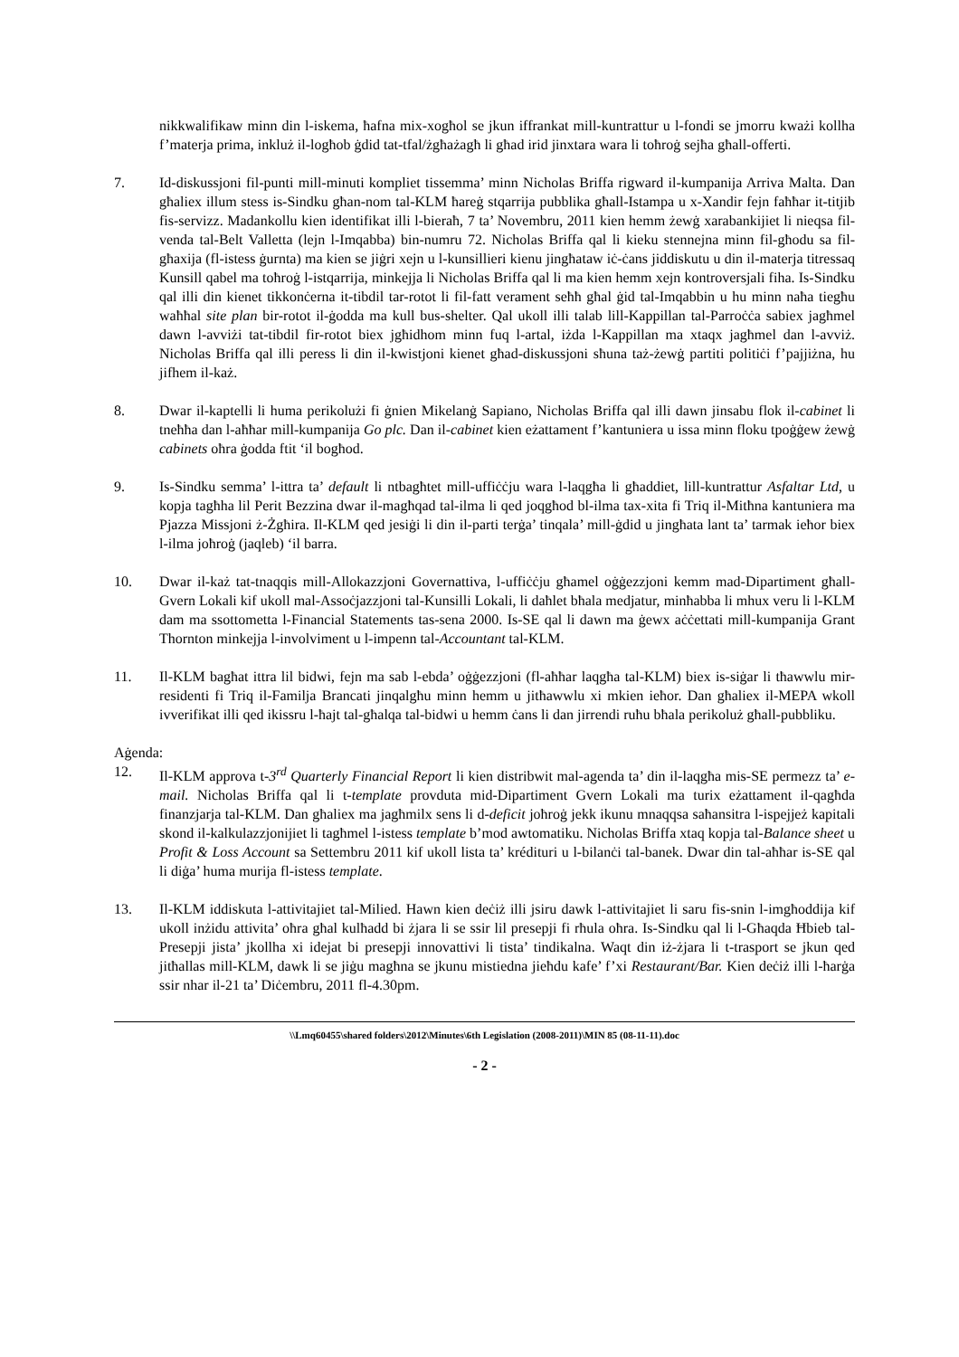nikkwalifikaw minn din l-iskema, ħafna mix-xogħol se jkun iffrankat mill-kuntrattur u l-fondi se jmorru kważi kollha f’materja prima, inkluż il-logħob ġdid tat-tfal/żgħażagħ li għad irid jinxtara wara li toħroġ sejħa għall-offerti.
7. Id-diskussjoni fil-punti mill-minuti kompliet tissemma’ minn Nicholas Briffa rigward il-kumpanija Arriva Malta. Dan għaliex illum stess is-Sindku għan-nom tal-KLM ħareġ stqarrija pubblika għall-Istampa u x-Xandir fejn faħħar it-titjib fis-servizz. Madankollu kien identifikat illi l-bieraħ, 7 ta’ Novembru, 2011 kien hemm żewġ xarabankijiet li nieqsa fil-venda tal-Belt Valletta (lejn l-Imqabba) bin-numru 72. Nicholas Briffa qal li kieku stennejna minn fil-għodu sa fil-għaxija (fl-istess ġurnta) ma kien se jiġri xejn u l-kunsillieri kienu jingħataw iċ-ċans jiddiskutu u din il-materja titressaq Kunsill qabel ma toħroġ l-istqarrija, minkejja li Nicholas Briffa qal li ma kien hemm xejn kontroversjali fiha. Is-Sindku qal illi din kienet tikkonċerna it-tibdil tar-rotot li fil-fatt verament seħħ għal ġid tal-Imqabbin u hu minn naħa tiegħu waħħal site plan bir-rotot il-ġodda ma kull bus-shelter. Qal ukoll illi talab lill-Kappillan tal-Parroċċa sabiex jagħmel dawn l-avviżi tat-tibdil fir-rotot biex jgħidhom minn fuq l-artal, iżda l-Kappillan ma xtaqx jagħmel dan l-avviż. Nicholas Briffa qal illi peress li din il-kwistjoni kienet għad-diskussjoni sħuna taż-żewġ partiti politiċi f’pajjiżna, hu jifhem il-każ.
8. Dwar il-kaptelli li huma perikolużi fi ġnien Mikelanġ Sapiano, Nicholas Briffa qal illi dawn jinsabu flok il-cabinet li tneħħa dan l-aħħar mill-kumpanija Go plc. Dan il-cabinet kien eżattament f’kantuniera u issa minn floku tpoġġew żewġ cabinets oħra ġodda ftit ‘il bogħod.
9. Is-Sindku semma’ l-ittra ta’ default li ntbagħtet mill-uffiċċju wara l-laqgħa li għaddiet, lill-kuntrattur Asfaltar Ltd, u kopja tagħha lil Perit Bezzina dwar il-magħqad tal-ilma li qed joqgħod bl-ilma tax-xita fi Triq il-Mitħna kantuniera ma Pjazza Missjoni ż-Żgħira. Il-KLM qed jesiġi li din il-parti terġa’ tinqala’ mill-ġdid u jingħata lant ta’ tarmak ieħor biex l-ilma joħroġ (jaqleb) ‘il barra.
10. Dwar il-każ tat-tnaqqis mill-Allokazzjoni Governattiva, l-uffiċċju għamel oġġezzjoni kemm mad-Dipartiment għall-Gvern Lokali kif ukoll mal-Assoċjazzjoni tal-Kunsilli Lokali, li daħlet bħala medjatur, minħabba li mhux veru li l-KLM dam ma ssottometta l-Financial Statements tas-sena 2000. Is-SE qal li dawn ma ġewx aċċettati mill-kumpanija Grant Thornton minkejja l-involviment u l-impenn tal-Accountant tal-KLM.
11. Il-KLM bagħat ittra lil bidwi, fejn ma sab l-ebda’ oġġezzjoni (fl-aħħar laqgħa tal-KLM) biex is-siġar li tħawwlu mir-residenti fi Triq il-Familja Brancati jinqalgħu minn hemm u jitħawwlu xi mkien ieħor. Dan għaliex il-MEPA wkoll ivverifikat illi qed ikissru l-ħajt tal-għalqa tal-bidwi u hemm ċans li dan jirrendi ruħu bħala perikoluż għall-pubbliku.
Aġenda:
12. Il-KLM approva t-3<sup>rd</sup> Quarterly Financial Report li kien distribwit mal-agenda ta’ din il-laqgħa mis-SE permezz ta’ e-mail. Nicholas Briffa qal li t-template provduta mid-Dipartiment Gvern Lokali ma turix eżattament il-qagħda finanzjarja tal-KLM. Dan għaliex ma jagħmilx sens li d-deficit joħroġ jekk ikunu mnaqqsa saħansitra l-ispejjeż kapitali skond il-kalkulazzjonijiet li tagħmel l-istess template b’mod awtomatiku. Nicholas Briffa xtaq kopja tal-Balance sheet u Profit & Loss Account sa Settembru 2011 kif ukoll lista ta’ krédituri u l-bilanċi tal-banek. Dwar din tal-aħħar is-SE qal li diġa’ huma murija fl-istess template.
13. Il-KLM iddiskuta l-attivitajiet tal-Milied. Hawn kien deċiż illi jsiru dawk l-attivitajiet li saru fis-snin l-imgħoddija kif ukoll inżidu attivita’ oħra għal kulħadd bi żjara li se ssir lil presepji fi rħula oħra. Is-Sindku qal li l-Għaqda Ħbieb tal-Presepji jista’ jkollha xi idejat bi presepji innovattivi li tista’ tindikalna. Waqt din iż-żjara li t-trasport se jkun qed jitħallas mill-KLM, dawk li se jiġu magħna se jkunu mistiedna jieħdu kafe’ f’xi Restaurant/Bar. Kien deċiż illi l-ħarġa ssir nhar il-21 ta’ Diċembru, 2011 fl-4.30pm.
\\Lmq60455\shared folders\2012\Minutes\6th Legislation (2008-2011)\MIN 85 (08-11-11).doc
- 2 -